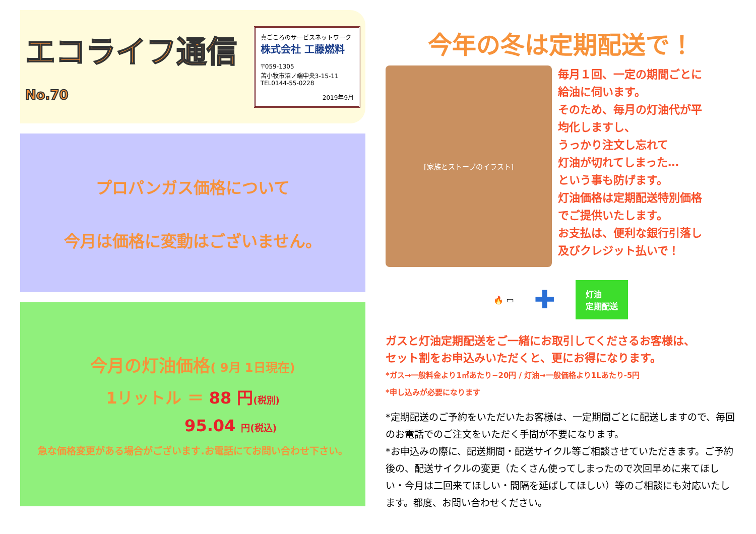エコライフ通信 No.70
真ごころのサービスネットワーク
株式会社 工藤燃料
〒059-1305
苫小牧市沼ノ端中央3-15-11
TEL0144-55-0228
2019年9月
プロパンガス価格について
今月は価格に変動はございません。
今月の灯油価格( 9月 1日現在)
1リットル ＝ 88 円(税別)
95.04 円(税込)
急な価格変更がある場合がございます.お電話にてお問い合わせ下さい。
今年の冬は定期配送で！
[家族とストーブのイラスト]
毎月１回、一定の期間ごとに
給油に伺います。
そのため、毎月の灯油代が平
均化しますし、
うっかり注文し忘れて
灯油が切れてしまった…
という事も防げます。
灯油価格は定期配送特別価格
でご提供いたします。
お支払は、便利な銀行引落し
及びクレジット払いで！
🔥 ▭ ✚
灯油
定期配送
ガスと灯油定期配送をご一緒にお取引してくださるお客様は、
セット割をお申込みいただくと、更にお得になります。
*ガス→一般料金より1㎥あたり−20円 / 灯油→一般価格より1Lあたり-5円
*申し込みが必要になります
*定期配送のご予約をいただいたお客様は、一定期間ごとに配送しますので、毎回のお電話でのご注文をいただく手間が不要になります。
*お申込みの際に、配送期間・配送サイクル等ご相談させていただきます。ご予約後の、配送サイクルの変更（たくさん使ってしまったので次回早めに来てほしい・今月は二回来てほしい・間隔を延ばしてほしい）等のご相談にも対応いたします。都度、お問い合わせください。